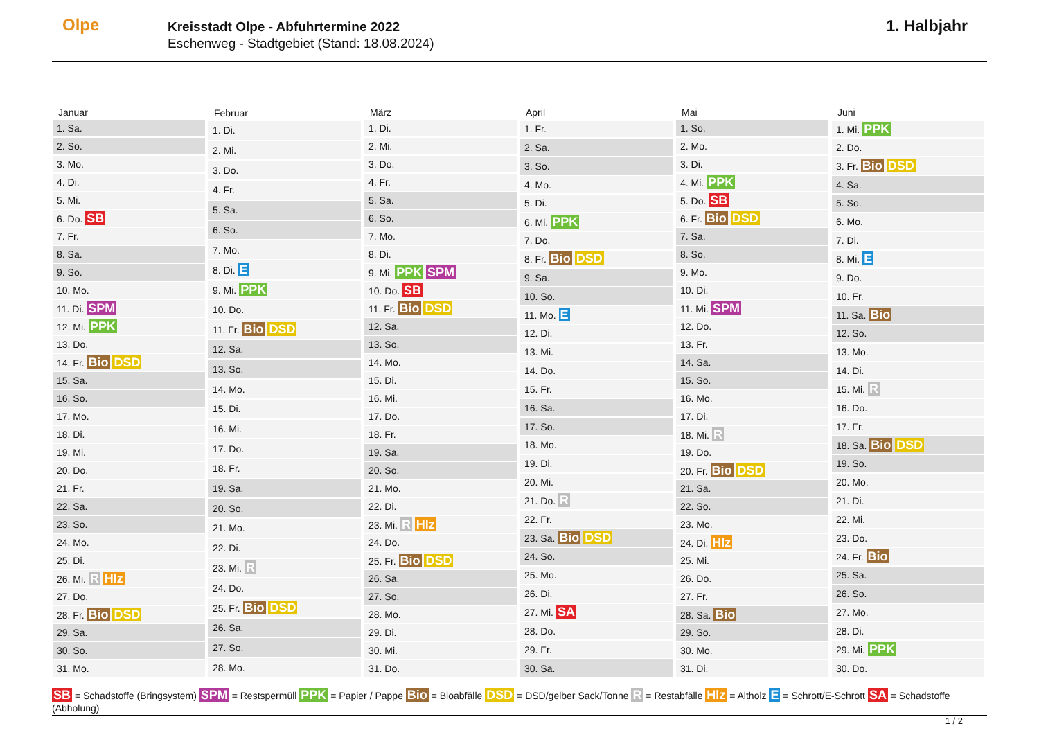Olpe
Kreisstadt Olpe - Abfuhrtermine 2022
Eschenweg - Stadtgebiet (Stand: 18.08.2024)
1. Halbjahr
| Januar |
| --- |
| 1. Sa. |
| 2. So. |
| 3. Mo. |
| 4. Di. |
| 5. Mi. |
| 6. Do. SB |
| 7. Fr. |
| 8. Sa. |
| 9. So. |
| 10. Mo. |
| 11. Di. SPM |
| 12. Mi. PPK |
| 13. Do. |
| 14. Fr. Bio DSD |
| 15. Sa. |
| 16. So. |
| 17. Mo. |
| 18. Di. |
| 19. Mi. |
| 20. Do. |
| 21. Fr. |
| 22. Sa. |
| 23. So. |
| 24. Mo. |
| 25. Di. |
| 26. Mi. R Hlz |
| 27. Do. |
| 28. Fr. Bio DSD |
| 29. Sa. |
| 30. So. |
| 31. Mo. |
| Februar |
| --- |
| 1. Di. |
| 2. Mi. |
| 3. Do. |
| 4. Fr. |
| 5. Sa. |
| 6. So. |
| 7. Mo. |
| 8. Di. E |
| 9. Mi. PPK |
| 10. Do. |
| 11. Fr. Bio DSD |
| 12. Sa. |
| 13. So. |
| 14. Mo. |
| 15. Di. |
| 16. Mi. |
| 17. Do. |
| 18. Fr. |
| 19. Sa. |
| 20. So. |
| 21. Mo. |
| 22. Di. |
| 23. Mi. R |
| 24. Do. |
| 25. Fr. Bio DSD |
| 26. Sa. |
| 27. So. |
| 28. Mo. |
| März |
| --- |
| 1. Di. |
| 2. Mi. |
| 3. Do. |
| 4. Fr. |
| 5. Sa. |
| 6. So. |
| 7. Mo. |
| 8. Di. |
| 9. Mi. PPK SPM |
| 10. Do. SB |
| 11. Fr. Bio DSD |
| 12. Sa. |
| 13. So. |
| 14. Mo. |
| 15. Di. |
| 16. Mi. |
| 17. Do. |
| 18. Fr. |
| 19. Sa. |
| 20. So. |
| 21. Mo. |
| 22. Di. |
| 23. Mi. R Hlz |
| 24. Do. |
| 25. Fr. Bio DSD |
| 26. Sa. |
| 27. So. |
| 28. Mo. |
| 29. Di. |
| 30. Mi. |
| 31. Do. |
| April |
| --- |
| 1. Fr. |
| 2. Sa. |
| 3. So. |
| 4. Mo. |
| 5. Di. |
| 6. Mi. PPK |
| 7. Do. |
| 8. Fr. Bio DSD |
| 9. Sa. |
| 10. So. |
| 11. Mo. E |
| 12. Di. |
| 13. Mi. |
| 14. Do. |
| 15. Fr. |
| 16. Sa. |
| 17. So. |
| 18. Mo. |
| 19. Di. |
| 20. Mi. |
| 21. Do. R |
| 22. Fr. |
| 23. Sa. Bio DSD |
| 24. So. |
| 25. Mo. |
| 26. Di. |
| 27. Mi. SA |
| 28. Do. |
| 29. Fr. |
| 30. Sa. |
| Mai |
| --- |
| 1. So. |
| 2. Mo. |
| 3. Di. |
| 4. Mi. PPK |
| 5. Do. SB |
| 6. Fr. Bio DSD |
| 7. Sa. |
| 8. So. |
| 9. Mo. |
| 10. Di. |
| 11. Mi. SPM |
| 12. Do. |
| 13. Fr. |
| 14. Sa. |
| 15. So. |
| 16. Mo. |
| 17. Di. |
| 18. Mi. R |
| 19. Do. |
| 20. Fr. Bio DSD |
| 21. Sa. |
| 22. So. |
| 23. Mo. |
| 24. Di. Hlz |
| 25. Mi. |
| 26. Do. |
| 27. Fr. |
| 28. Sa. Bio |
| 29. So. |
| 30. Mo. |
| 31. Di. |
| Juni |
| --- |
| 1. Mi. PPK |
| 2. Do. |
| 3. Fr. Bio DSD |
| 4. Sa. |
| 5. So. |
| 6. Mo. |
| 7. Di. |
| 8. Mi. E |
| 9. Do. |
| 10. Fr. |
| 11. Sa. Bio |
| 12. So. |
| 13. Mo. |
| 14. Di. |
| 15. Mi. R |
| 16. Do. |
| 17. Fr. |
| 18. Sa. Bio DSD |
| 19. So. |
| 20. Mo. |
| 21. Di. |
| 22. Mi. |
| 23. Do. |
| 24. Fr. Bio |
| 25. Sa. |
| 26. So. |
| 27. Mo. |
| 28. Di. |
| 29. Mi. PPK |
| 30. Do. |
SB = Schadstoffe (Bringsystem) SPM = Restspermüll PPK = Papier / Pappe Bio = Bioabfälle DSD = DSD/gelber Sack/Tonne R = Restabfälle Hlz = Altholz E = Schrott/E-Schrott SA = Schadstoffe (Abholung)
1 / 2